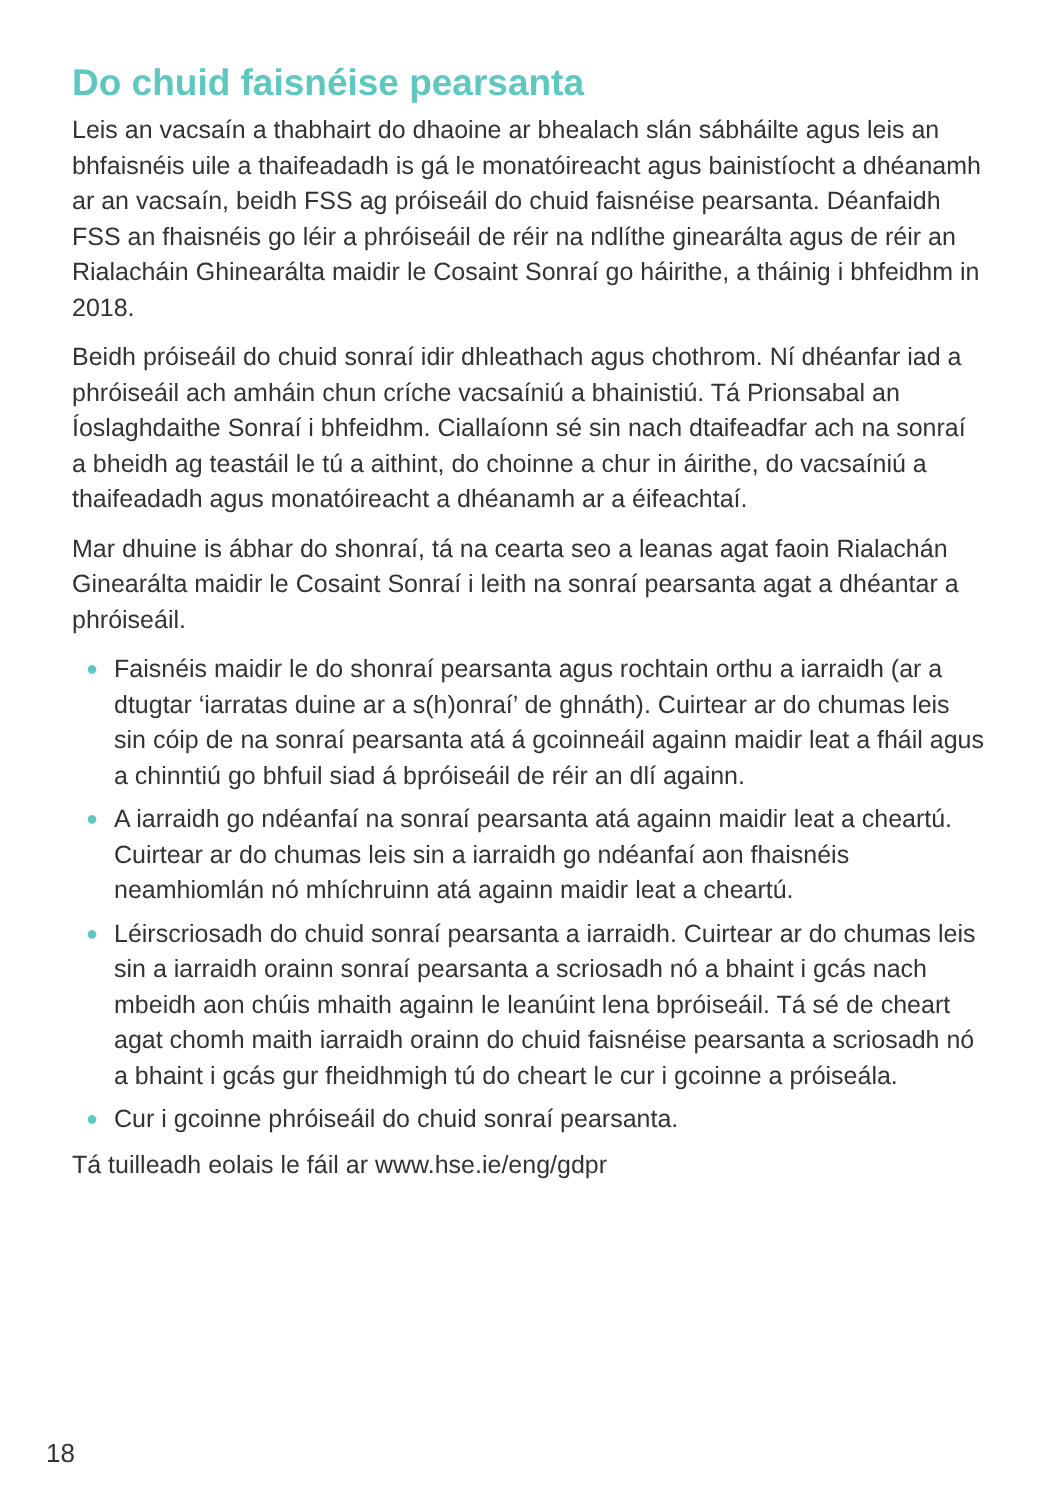Do chuid faisnéise pearsanta
Leis an vacsaín a thabhairt do dhaoine ar bhealach slán sábháilte agus leis an bhfaisnéis uile a thaifeadadh is gá le monatóireacht agus bainistíocht a dhéanamh ar an vacsaín, beidh FSS ag próiseáil do chuid faisnéise pearsanta. Déanfaidh FSS an fhaisnéis go léir a phróiseáil de réir na ndlíthe ginearálta agus de réir an Rialacháin Ghinearálta maidir le Cosaint Sonraí go háirithe, a tháinig i bhfeidhm in 2018.
Beidh próiseáil do chuid sonraí idir dhleathach agus chothrom. Ní dhéanfar iad a phróiseáil ach amháin chun críche vacsaíniú a bhainistiú. Tá Prionsabal an Íoslaghdaithe Sonraí i bhfeidhm. Ciallaíonn sé sin nach dtaifeadfar ach na sonraí a bheidh ag teastáil le tú a aithint, do choinne a chur in áirithe, do vacsaíniú a thaifeadadh agus monatóireacht a dhéanamh ar a éifeachtaí.
Mar dhuine is ábhar do shonraí, tá na cearta seo a leanas agat faoin Rialachán Ginearálta maidir le Cosaint Sonraí i leith na sonraí pearsanta agat a dhéantar a phróiseáil.
● Faisnéis maidir le do shonraí pearsanta agus rochtain orthu a iarraidh (ar a dtugtar ‘iarratas duine ar a s(h)onraí’ de ghnáth). Cuirtear ar do chumas leis sin cóip de na sonraí pearsanta atá á gcoinneáil againn maidir leat a fháil agus a chinntiú go bhfuil siad á bpróiseáil de réir an dlí againn.
● A iarraidh go ndéanfaí na sonraí pearsanta atá againn maidir leat a cheartú. Cuirtear ar do chumas leis sin a iarraidh go ndéanfaí aon fhaisnéis neamhiomlán nó mhíchruinn atá againn maidir leat a cheartú.
● Léirscriosadh do chuid sonraí pearsanta a iarraidh. Cuirtear ar do chumas leis sin a iarraidh orainn sonraí pearsanta a scriosadh nó a bhaint i gcás nach mbeidh aon chúis mhaith againn le leanúint lena bpróiseáil. Tá sé de cheart agat chomh maith iarraidh orainn do chuid faisnéise pearsanta a scriosadh nó a bhaint i gcás gur fheidhmigh tú do cheart le cur i gcoinne a próiseála.
● Cur i gcoinne phróiseáil do chuid sonraí pearsanta.
Tá tuilleadh eolais le fáil ar www.hse.ie/eng/gdpr
18